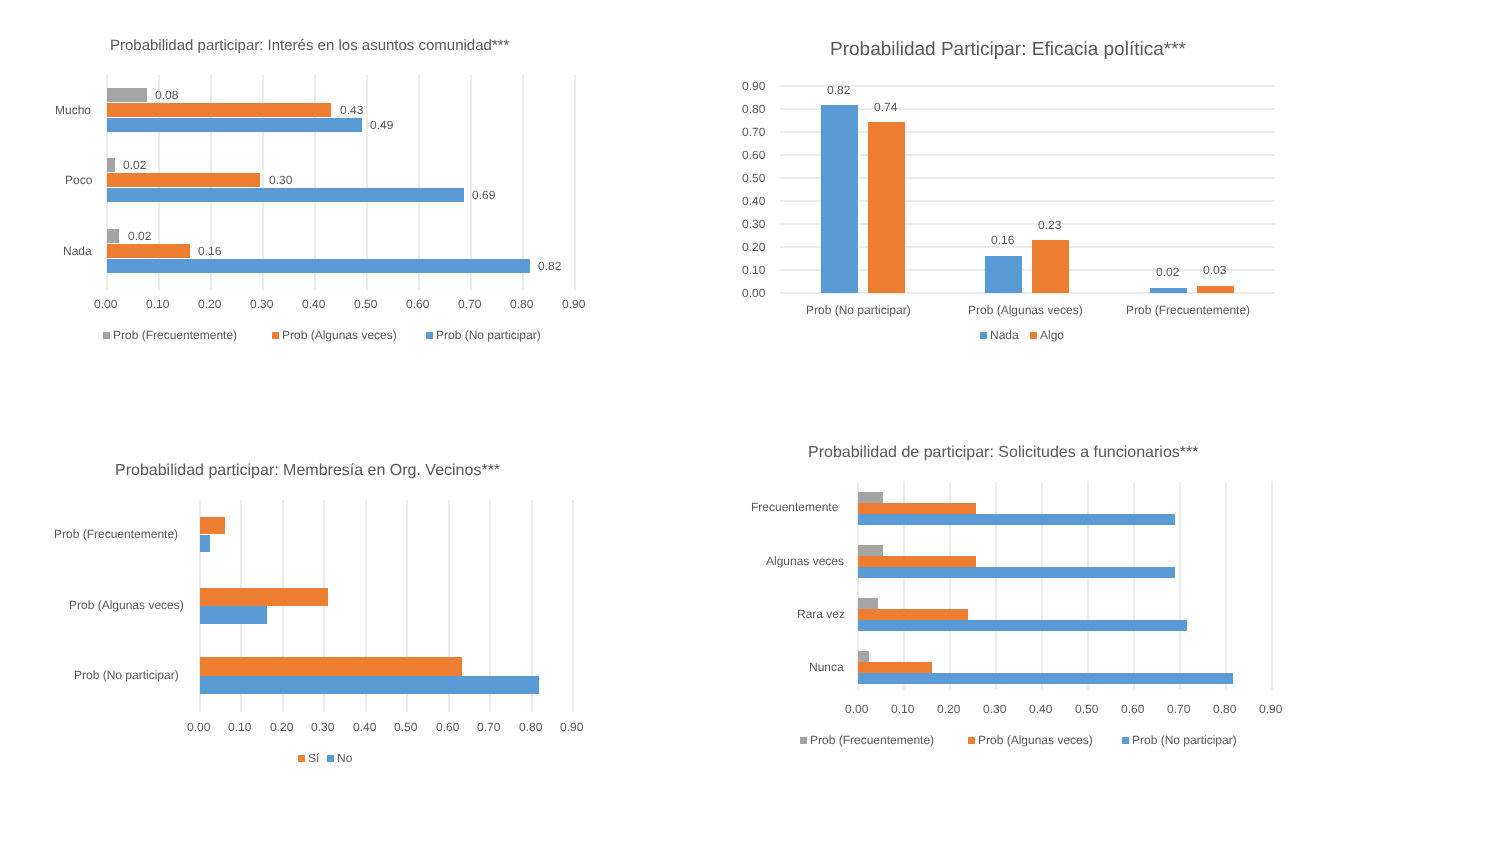Probabilidad participar: Interés en los asuntos comunidad***
Mucho
Poco
Nada
0.08
0.43
0.49
0.02
0.30
0.69
0.02
0.16
0.82
0.00
0.10
0.20
0.30
0.40
0.50
0.60
0.70
0.80
0.90
Prob (Frecuentemente)
Prob (Algunas veces)
Prob (No participar)
Probabilidad Participar: Eficacia política***
0.82
0.74
0.16
0.23
0.02
0.03
0.90
0.80
0.70
0.60
0.50
0.40
0.30
0.20
0.10
0.00
Prob (No participar)
Prob (Algunas veces)
Prob (Frecuentemente)
Nada
Algo
Probabilidad participar: Membresía en Org. Vecinos***
Prob (Frecuentemente)
Prob (Algunas veces)
Prob (No participar)
0.00
0.10
0.20
0.30
0.40
0.50
0.60
0.70
0.80
0.90
Sí
No
Probabilidad de participar: Solicitudes a funcionarios***
Frecuentemente
Algunas veces
Rara vez
Nunca
0.00
0.10
0.20
0.30
0.40
0.50
0.60
0.70
0.80
0.90
Prob (Frecuentemente)
Prob (Algunas veces)
Prob (No participar)